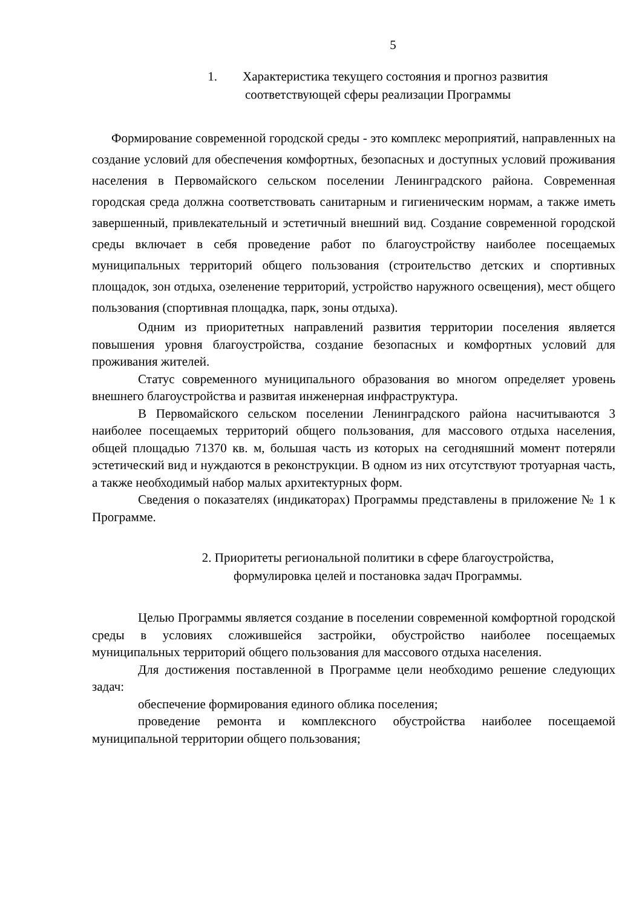5
1. Характеристика текущего состояния и прогноз развития
соответствующей сферы реализации Программы
Формирование современной городской среды - это комплекс мероприятий, направленных на создание условий для обеспечения комфортных, безопасных и доступных условий проживания населения в Первомайского сельском поселении Ленинградского района. Современная городская среда должна соответствовать санитарным и гигиеническим нормам, а также иметь завершенный, привлекательный и эстетичный внешний вид. Создание современной городской среды включает в себя проведение работ по благоустройству наиболее посещаемых муниципальных территорий общего пользования (строительство детских и спортивных площадок, зон отдыха, озеленение территорий, устройство наружного освещения), мест общего пользования (спортивная площадка, парк, зоны отдыха).
Одним из приоритетных направлений развития территории поселения является повышения уровня благоустройства, создание безопасных и комфортных условий для проживания жителей.
Статус современного муниципального образования во многом определяет уровень внешнего благоустройства и развитая инженерная инфраструктура.
В Первомайского сельском поселении Ленинградского района насчитываются 3 наиболее посещаемых территорий общего пользования, для массового отдыха населения, общей площадью 71370 кв. м, большая часть из которых на сегодняшний момент потеряли эстетический вид и нуждаются в реконструкции. В одном из них отсутствуют тротуарная часть, а также необходимый набор малых архитектурных форм.
Сведения о показателях (индикаторах) Программы представлены в приложение № 1 к Программе.
2. Приоритеты региональной политики в сфере благоустройства,
формулировка целей и постановка задач Программы.
Целью Программы является создание в поселении современной комфортной городской среды в условиях сложившейся застройки, обустройство наиболее посещаемых муниципальных территорий общего пользования для массового отдыха населения.
Для достижения поставленной в Программе цели необходимо решение следующих задач:
обеспечение формирования единого облика поселения;
проведение ремонта и комплексного обустройства наиболее посещаемой муниципальной территории общего пользования;